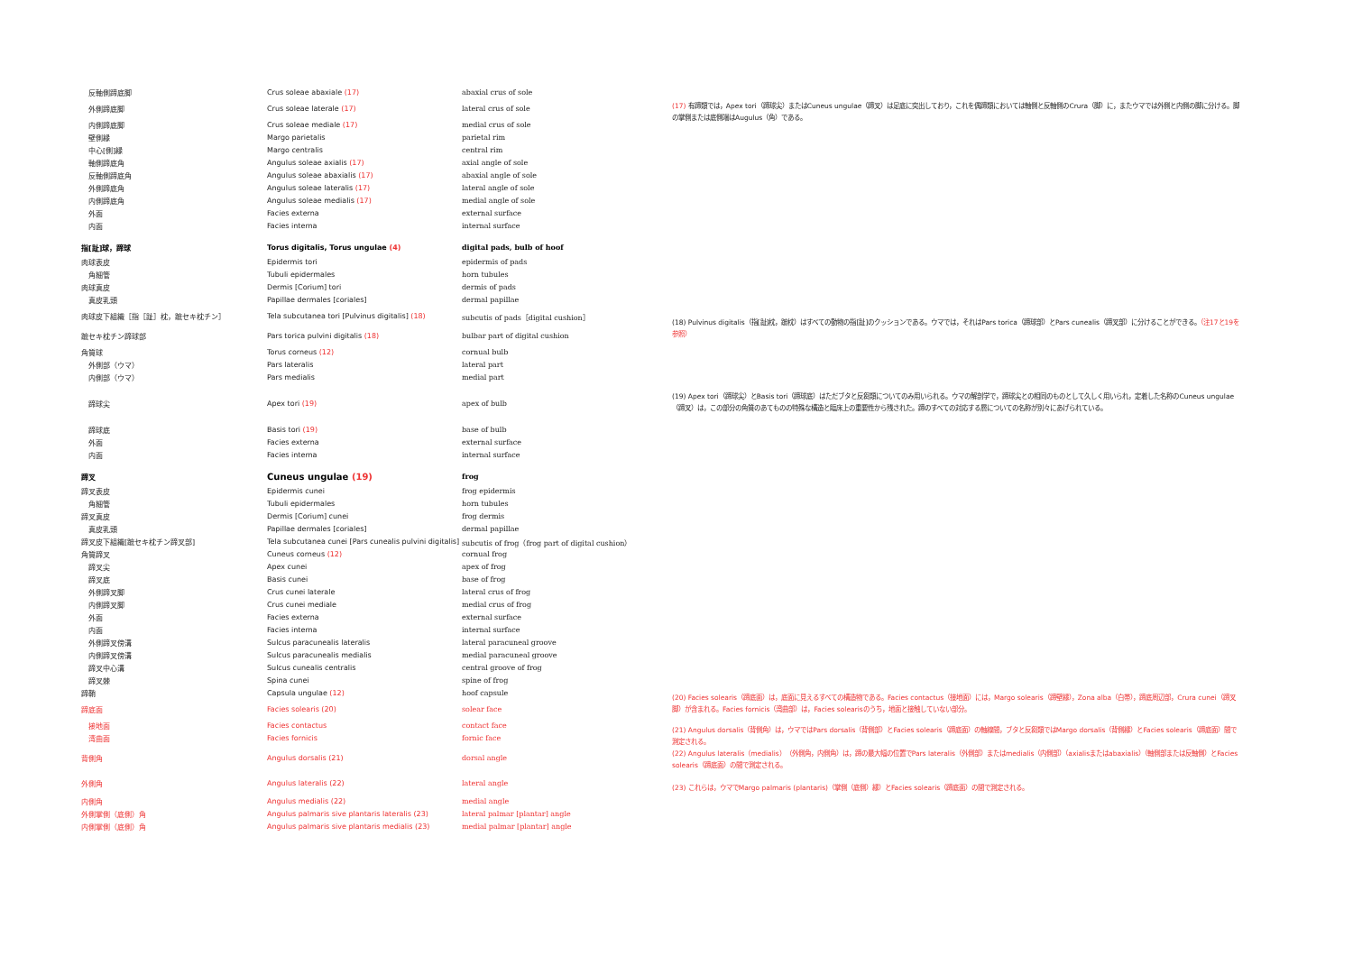| 反軸側蹄底脚 | Crus soleae abaxiale (17) | abaxial crus of sole |
| 外側蹄底脚 | Crus soleae laterale (17) | lateral crus of sole |
| 内側蹄底脚 | Crus soleae mediale (17) | medial crus of sole |
| 壁側縁 | Margo parietalis | parietal rim |
| 中心[側]縁 | Margo centralis | central rim |
| 軸側蹄底角 | Angulus soleae axialis (17) | axial angle of sole |
| 反軸側蹄底角 | Angulus soleae abaxialis (17) | abaxial angle of sole |
| 外側蹄底角 | Angulus soleae lateralis (17) | lateral angle of sole |
| 内側蹄底角 | Angulus soleae medialis (17) | medial angle of sole |
| 外面 | Facies externa | external surface |
| 内面 | Facies interna | internal surface |
| 指[趾]球，蹄球 | Torus digitalis, Torus ungulae (4) | digital pads, bulb of hoof |
| 肉球表皮 | Epidermis tori | epidermis of pads |
| 角細管 | Tubuli epidermales | horn tubules |
| 肉球真皮 | Dermis [Corium] tori | dermis of pads |
| 真皮乳頭 | Papillae dermales [coriales] | dermal papillae |
| 肉球皮下組織［指［趾］枕，蹠セキ枕チン］ | Tela subcutanea tori [Pulvinus digitalis] (18) | subcutis of pads［digital cushion］ |
| 蹠セキ枕チン蹄球部 | Pars torica pulvini digitalis (18) | bulbar part of digital cushion |
| 角質球 | Torus corneus (12) | cornual bulb |
| 外側部（ウマ） | Pars lateralis | lateral part |
| 内側部（ウマ） | Pars medialis | medial part |
| 蹄球尖 | Apex tori (19) | apex of bulb |
| 蹄球底 | Basis tori (19) | base of bulb |
| 外面 | Facies externa | external surface |
| 内面 | Facies interna | internal surface |
| 蹄叉 | Cuneus ungulae (19) | frog |
| 蹄叉表皮 | Epidermis cunei | frog epidermis |
| 角細管 | Tubuli epidermales | horn tubules |
| 蹄叉真皮 | Dermis [Corium] cunei | frog dermis |
| 真皮乳頭 | Papillae dermales [coriales] | dermal papillae |
| 蹄叉皮下組織[蹠セキ枕チン蹄叉部] | Tela subcutanea cunei [Pars cunealis pulvini digitalis] | subcutis of frog（frog part of digital cushion） |
| 角質蹄叉 | Cuneus corneus (12) | cornual frog |
| 蹄叉尖 | Apex cunei | apex of frog |
| 蹄叉底 | Basis cunei | base of frog |
| 外側蹄叉脚 | Crus cunei laterale | lateral crus of frog |
| 内側蹄叉脚 | Crus cunei mediale | medial crus of frog |
| 外面 | Facies externa | external surface |
| 内面 | Facies interna | internal surface |
| 外側蹄叉傍溝 | Sulcus paracunealis lateralis | lateral paracuneal groove |
| 内側蹄叉傍溝 | Sulcus paracunealis medialis | medial paracuneal groove |
| 蹄叉中心溝 | Sulcus cunealis centralis | central groove of frog |
| 蹄叉棘 | Spina cunei | spine of frog |
| 蹄鞘 | Capsula ungulae (12) | hoof capsule |
| 蹄底面 | Facies solearis (20) | solear face |
| 接地面 | Facies contactus | contact face |
| 湾曲面 | Facies fornicis | fornic face |
| 背側角 | Angulus dorsalis (21) | dorsal angle |
| 外側角 | Angulus lateralis (22) | lateral angle |
| 内側角 | Angulus medialis (22) | medial angle |
| 外側掌側（底側）角 | Angulus palmaris sive plantaris lateralis (23) | lateral palmar [plantar] angle |
| 内側掌側（底側）角 | Angulus palmaris sive plantaris medialis (23) | medial palmar [plantar] angle |
(17) 有蹄類では，Apex tori（蹄球尖）またはCuneus ungulae（蹄叉）は足底に突出しており，これを偶蹄類においては軸側と反軸側のCrura（脚）に，またウマでは外側と内側の脚に分ける。脚の掌側または底側端はAugulus（角）である。
(18) Pulvinus digitalis（指[趾]枕，蹠枕）はすべての動物の指[趾]のクッションである。ウマでは，それはPars torica（蹄球部）とPars cunealis（蹄叉部）に分けることができる。（注17と19を参照）
(19) Apex tori（蹄球尖）とBasis tori（蹄球底）はただブタと反芻類についてのみ用いられる。ウマの解剖学で，蹄球尖との相同のものとして久しく用いられ，定着した名称のCuneus ungulae（蹄叉）は，この部分の角質のあてものの特殊な構造と臨床上の重要性から残された。蹄のすべての対応する層についての名称が別々にあげられている。
(20) Facies solearis（蹄底面）は，底面に見えるすべての構造物である。Facies contactus（接地面）には，Margo solearis（蹄壁縁），Zona alba（白帯），蹄底周辺部，Crura cunei（蹄叉脚）が含まれる。Facies fornicis（湾曲部）は，Facies solearisのうち，地面と接触していない部分。
(21) Angulus dorsalis（背側角）は，ウマではPars dorsalis（背側部）とFacies solearis（蹄底面）の軸線間，ブタと反芻類ではMargo dorsalis（背側縁）とFacies solearis（蹄底面）間で測定される。
(22) Angulus lateralis（medialis）（外側角，内側角）は，蹄の最大幅の位置でPars lateralis（外側部）またはmedialis（内側部）（axialisまたはabaxialis）（軸側部または反軸側）とFacies solearis（蹄底面）の間で測定される。
(23) これらは，ウマでMargo palmaris (plantaris)（掌側（底側）縁）とFacies solearis（蹄底面）の間で測定される。